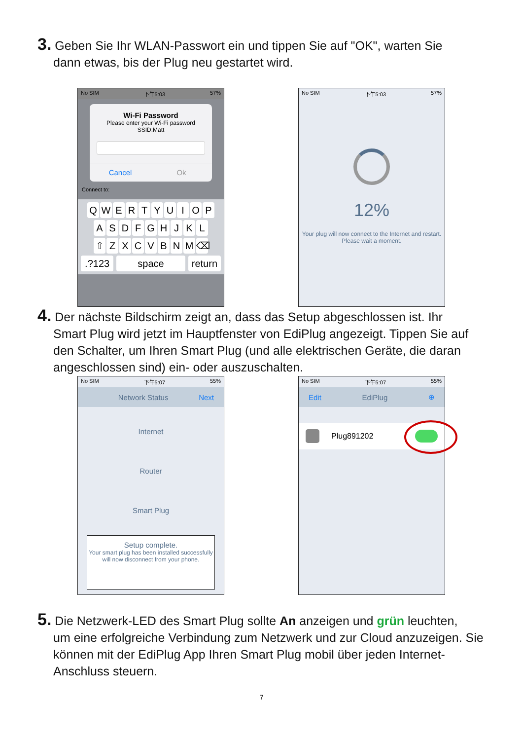3. Geben Sie Ihr WLAN-Passwort ein und tippen Sie auf "OK", warten Sie
dann etwas, bis der Plug neu gestartet wird.
No SIM 下午5:03 57%
Wi-Fi Password
Please enter your Wi-Fi password
SSID:Matt
Cancel Ok
Connect to:
QWERTYUIOP
ASDFGHJKL
⇧ ZXCVBNM ⌫
.?123 space return
No SIM 下午5:03 57%
12%
Your plug will now connect to the Internet and restart. Please wait a moment.
4. Der nächste Bildschirm zeigt an, dass das Setup abgeschlossen ist. Ihr
Smart Plug wird jetzt im Hauptfenster von EdiPlug angezeigt. Tippen Sie auf den Schalter, um Ihren Smart Plug (und alle elektrischen Geräte, die daran angeschlossen sind) ein- oder auszuschalten.
No SIM 下午5:07 55%
Network Status Next
Internet
Router
Smart Plug
Setup complete.
Your smart plug has been installed successfully will now disconnect from your phone.
No SIM 下午5:07 55%
Edit EdiPlug ⊕
Plug891202
5. Die Netzwerk-LED des Smart Plug sollte An anzeigen und grün leuchten,
um eine erfolgreiche Verbindung zum Netzwerk und zur Cloud anzuzeigen. Sie können mit der EdiPlug App Ihren Smart Plug mobil über jeden Internet-Anschluss steuern.
7